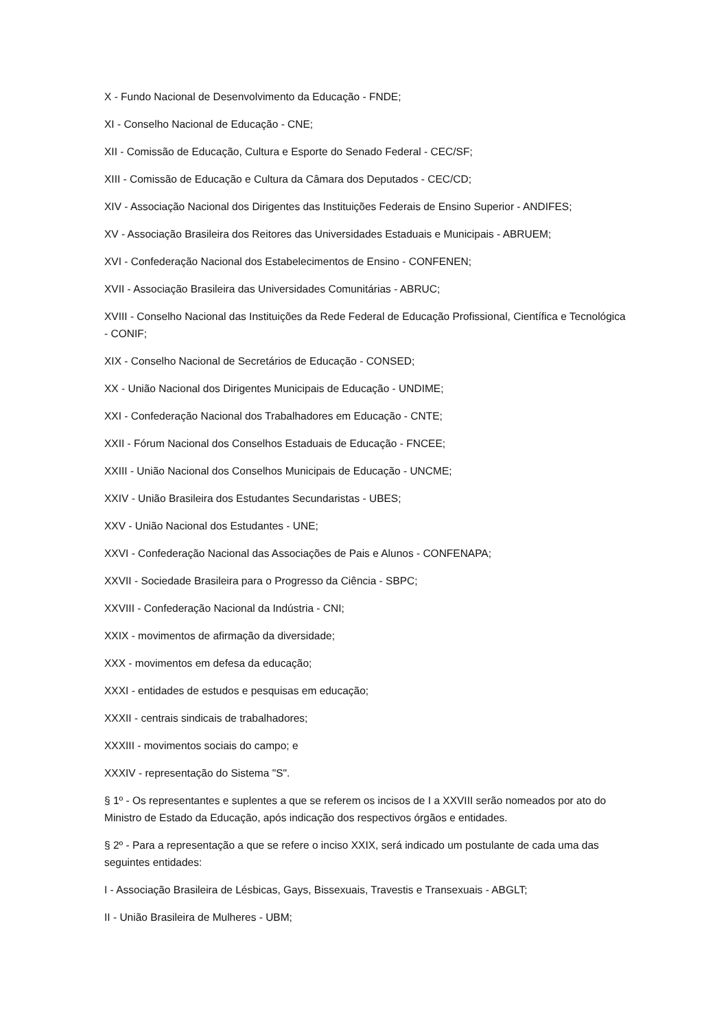X - Fundo Nacional de Desenvolvimento da Educação - FNDE;
XI - Conselho Nacional de Educação - CNE;
XII - Comissão de Educação, Cultura e Esporte do Senado Federal - CEC/SF;
XIII - Comissão de Educação e Cultura da Câmara dos Deputados - CEC/CD;
XIV - Associação Nacional dos Dirigentes das Instituições Federais de Ensino Superior - ANDIFES;
XV - Associação Brasileira dos Reitores das Universidades Estaduais e Municipais - ABRUEM;
XVI - Confederação Nacional dos Estabelecimentos de Ensino - CONFENEN;
XVII - Associação Brasileira das Universidades Comunitárias - ABRUC;
XVIII - Conselho Nacional das Instituições da Rede Federal de Educação Profissional, Científica e Tecnológica - CONIF;
XIX - Conselho Nacional de Secretários de Educação - CONSED;
XX - União Nacional dos Dirigentes Municipais de Educação - UNDIME;
XXI - Confederação Nacional dos Trabalhadores em Educação - CNTE;
XXII - Fórum Nacional dos Conselhos Estaduais de Educação - FNCEE;
XXIII - União Nacional dos Conselhos Municipais de Educação - UNCME;
XXIV - União Brasileira dos Estudantes Secundaristas - UBES;
XXV - União Nacional dos Estudantes - UNE;
XXVI - Confederação Nacional das Associações de Pais e Alunos - CONFENAPA;
XXVII - Sociedade Brasileira para o Progresso da Ciência - SBPC;
XXVIII - Confederação Nacional da Indústria - CNI;
XXIX - movimentos de afirmação da diversidade;
XXX - movimentos em defesa da educação;
XXXI - entidades de estudos e pesquisas em educação;
XXXII - centrais sindicais de trabalhadores;
XXXIII - movimentos sociais do campo; e
XXXIV - representação do Sistema "S".
§ 1º - Os representantes e suplentes a que se referem os incisos de I a XXVIII serão nomeados por ato do Ministro de Estado da Educação, após indicação dos respectivos órgãos e entidades.
§ 2º - Para a representação a que se refere o inciso XXIX, será indicado um postulante de cada uma das seguintes entidades:
I - Associação Brasileira de Lésbicas, Gays, Bissexuais, Travestis e Transexuais - ABGLT;
II - União Brasileira de Mulheres - UBM;